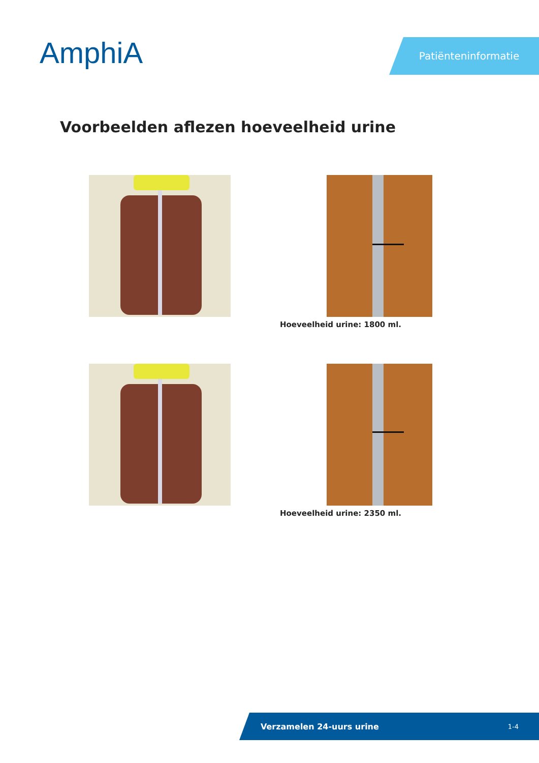AmphiA Patiënteninformatie
Voorbeelden aflezen hoeveelheid urine
Hoeveelheid urine: 1800 ml.
Hoeveelheid urine: 2350 ml.
Verzamelen 24-uurs urine 1-4